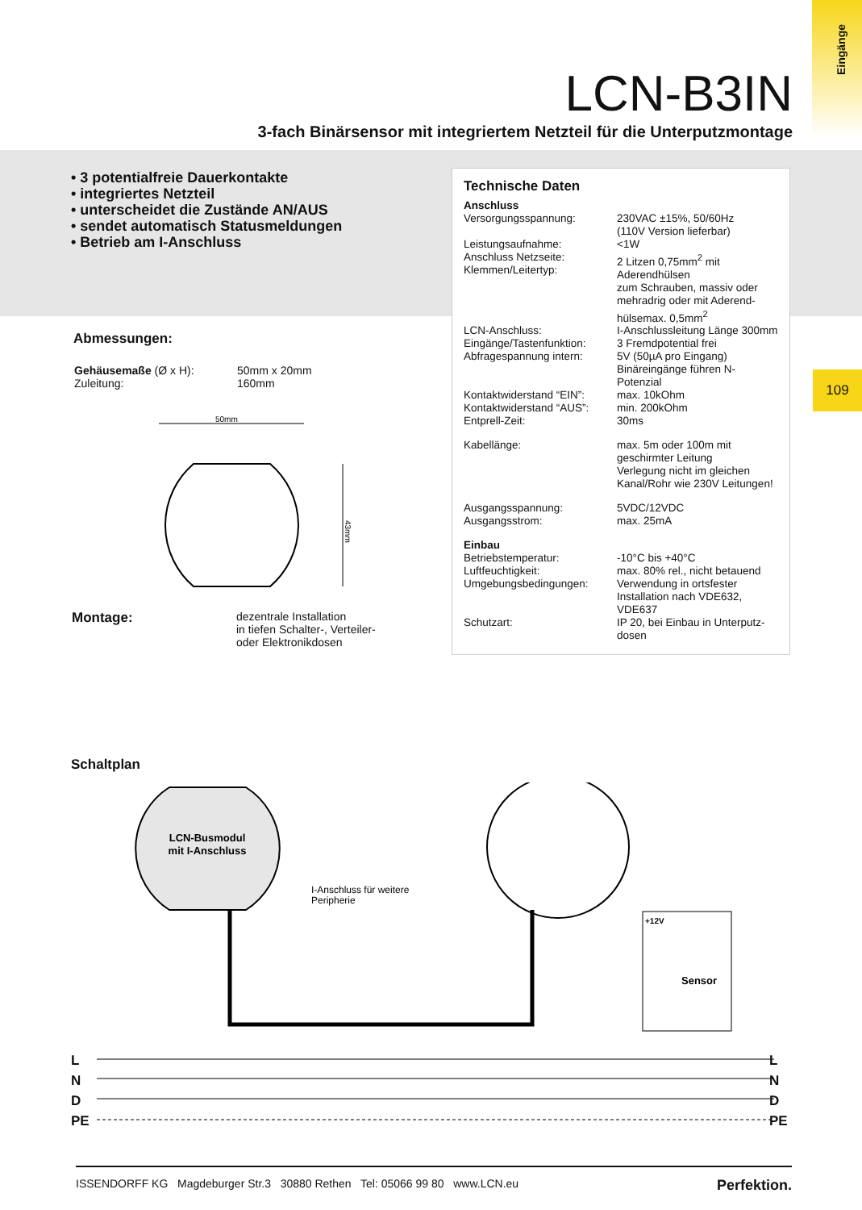Eingänge
LCN-B3IN
3-fach Binärsensor mit integriertem Netzteil für die Unterputzmontage
• 3 potentialfreie Dauerkontakte
• integriertes Netzteil
• unterscheidet die Zustände AN/AUS
• sendet automatisch Statusmeldungen
• Betrieb am I-Anschluss
109
Technische Daten
| Anschluss | |
| Versorgungsspannung: | 230VAC ±15%, 50/60Hz (110V Version lieferbar) |
| Leistungsaufnahme: | <1W |
| Anschluss Netzseite: Klemmen/Leitertyp: | 2 Litzen 0,75mm<sup>2</sup> mit Aderendhülsen zum Schrauben, massiv oder mehradrig oder mit Aderend-hülsemax. 0,5mm<sup>2</sup> |
| LCN-Anschluss: | I-Anschlussleitung Länge 300mm |
| Eingänge/Tastenfunktion: Abfragespannung intern: | 3 Fremdpotential frei 5V (50µA pro Eingang) Binäreingänge führen N-Potenzial |
| Kontaktwiderstand “EIN”: Kontaktwiderstand “AUS”: Entprell-Zeit: | max. 10kOhm min. 200kOhm 30ms |
| Kabellänge: | max. 5m oder 100m mit geschirmter Leitung Verlegung nicht im gleichen Kanal/Rohr wie 230V Leitungen! |
| Ausgangsspannung: Ausgangsstrom: | 5VDC/12VDC max. 25mA |
| Einbau | |
| Betriebstemperatur: Luftfeuchtigkeit: Umgebungsbedingungen: | -10°C bis +40°C max. 80% rel., nicht betauend Verwendung in ortsfester Installation nach VDE632, VDE637 |
| Schutzart: | IP 20, bei Einbau in Unterputz-dosen |
Abmessungen:
| Gehäusemaße (Ø x H): Zuleitung: | 50mm x 20mm 160mm |
50mm
43mm
| Montage: | dezentrale Installation in tiefen Schalter-, Verteiler- oder Elektronikdosen |
Schaltplan
LCN-Busmodul
mit I-Anschluss
+12V
Sensor
I-Anschluss für weitere
Peripherie
L
N
D
PE
L
N
D
PE
ISSENDORFF KG Magdeburger Str.3 30880 Rethen Tel: 05066 99 80 www.LCN.eu Perfektion.